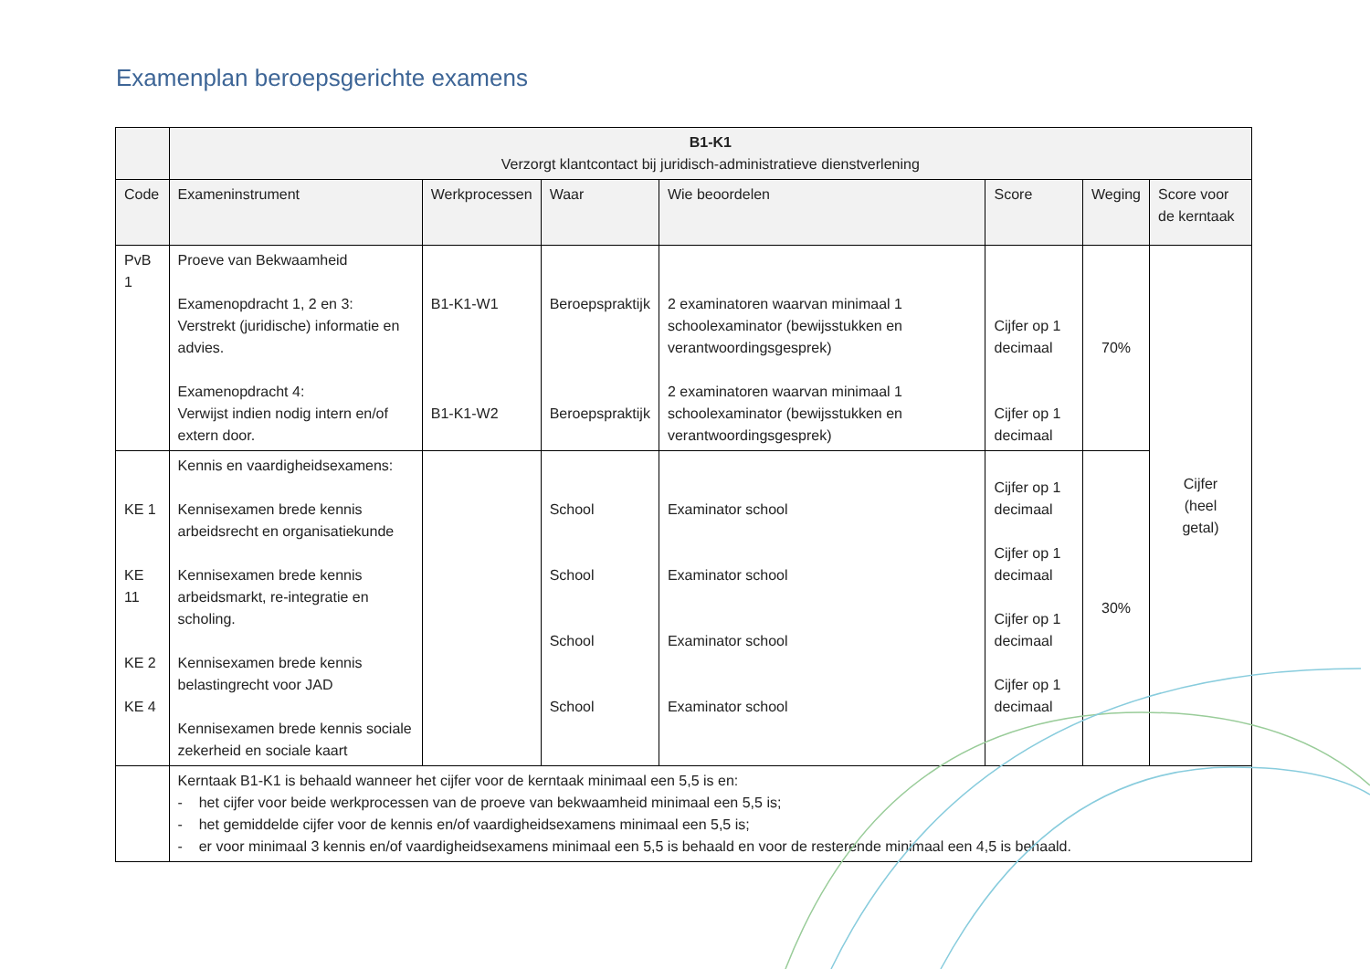Examenplan beroepsgerichte examens
| | B1-K1 Verzorgt klantcontact bij juridisch-administratieve dienstverlening | | | | | | |
| --- | --- | --- | --- | --- | --- | --- | --- |
| Code | Exameninstrument | Werkprocessen | Waar | Wie beoordelen | Score | Weging | Score voor de kerntaak |
| PvB 1 | Proeve van Bekwaamheid Examenopdracht 1, 2 en 3: Verstrekt (juridische) informatie en advies. Examenopdracht 4: Verwijst indien nodig intern en/of extern door. | B1-K1-W1 B1-K1-W2 | Beroepspraktijk Beroepspraktijk | 2 examinatoren waarvan minimaal 1 schoolexaminator (bewijsstukken en verantwoordingsgesprek) 2 examinatoren waarvan minimaal 1 schoolexaminator (bewijsstukken en verantwoordingsgesprek) | Cijfer op 1 decimaal Cijfer op 1 decimaal | 70% | Cijfer (heel getal) |
| KE 1 KE 11 KE 2 KE 4 | Kennis en vaardigheidsexamens: Kennisexamen brede kennis arbeidsrecht en organisatiekunde Kennisexamen brede kennis arbeidsmarkt, re-integratie en scholing. Kennisexamen brede kennis belastingrecht voor JAD Kennisexamen brede kennis sociale zekerheid en sociale kaart | | School School School School | Examinator school Examinator school Examinator school Examinator school | Cijfer op 1 decimaal Cijfer op 1 decimaal Cijfer op 1 decimaal Cijfer op 1 decimaal | 30% | |
| | Kerntaak B1-K1 is behaald wanneer het cijfer voor de kerntaak minimaal een 5,5 is en: - het cijfer voor beide werkprocessen van de proeve van bekwaamheid minimaal een 5,5 is; - het gemiddelde cijfer voor de kennis en/of vaardigheidsexamens minimaal een 5,5 is; - er voor minimaal 3 kennis en/of vaardigheidsexamens minimaal een 5,5 is behaald en voor de resterende minimaal een 4,5 is behaald. | | | | | | |